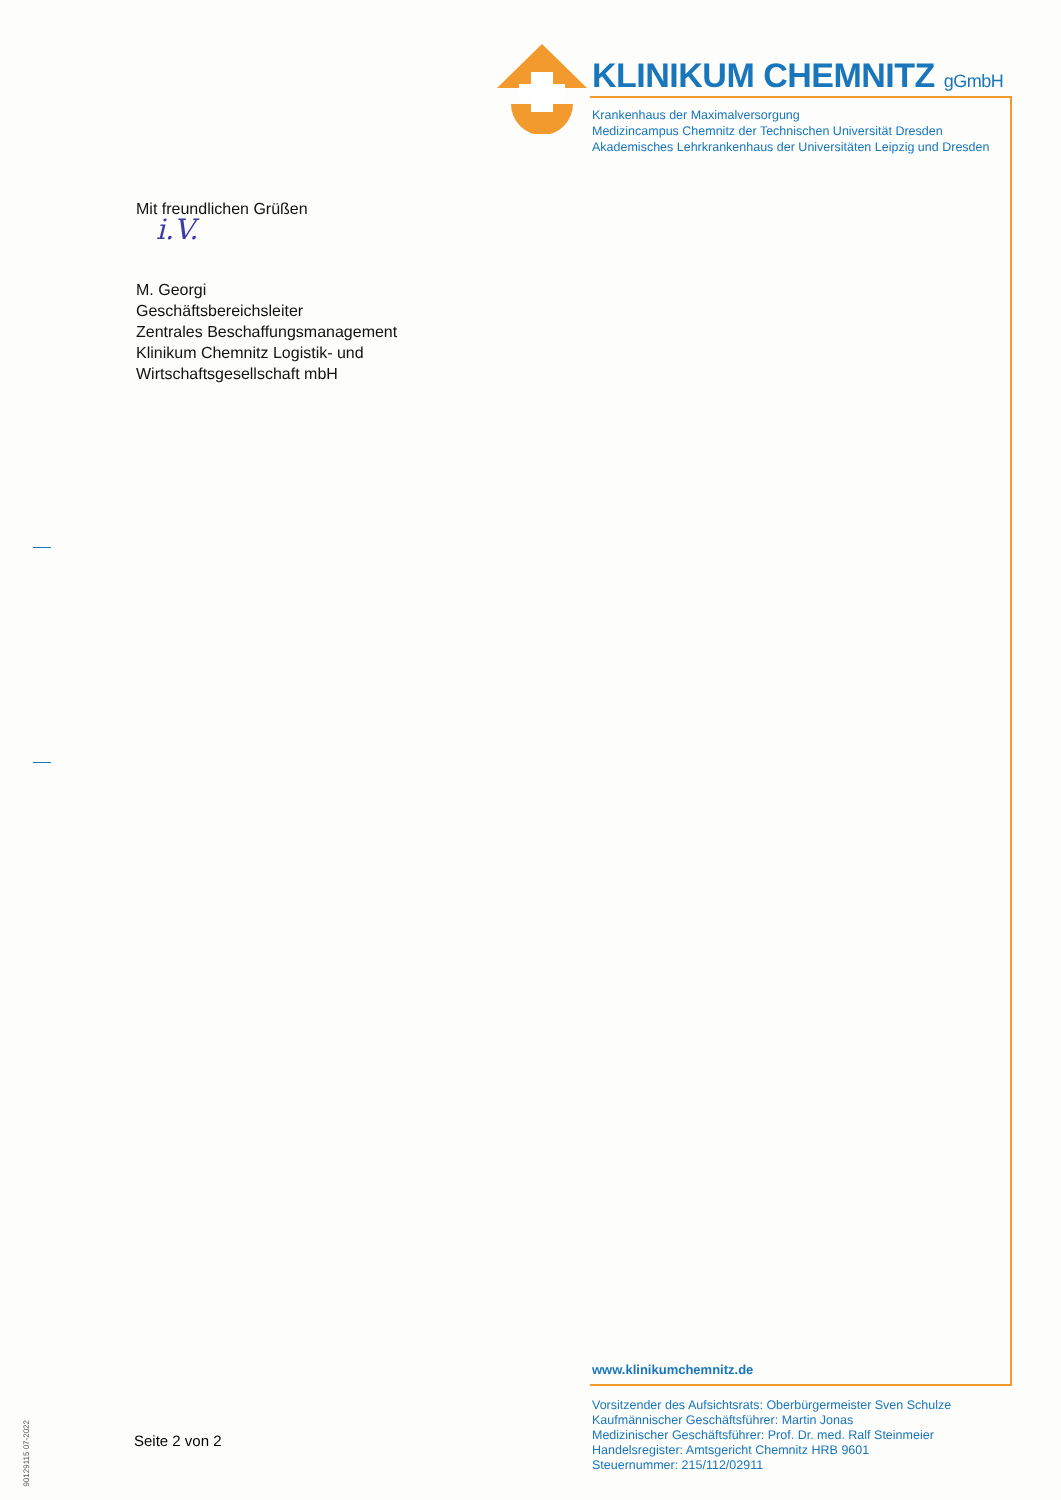KLINIKUM CHEMNITZ gGmbH
Krankenhaus der Maximalversorgung
Medizincampus Chemnitz der Technischen Universität Dresden
Akademisches Lehrkrankenhaus der Universitäten Leipzig und Dresden
Mit freundlichen Grüßen
i.V.
M. Georgi
Geschäftsbereichsleiter
Zentrales Beschaffungsmanagement
Klinikum Chemnitz Logistik- und
Wirtschaftsgesellschaft mbH
www.klinikumchemnitz.de
Vorsitzender des Aufsichtsrats: Oberbürgermeister Sven Schulze
Kaufmännischer Geschäftsführer: Martin Jonas
Medizinischer Geschäftsführer: Prof. Dr. med. Ralf Steinmeier
Handelsregister: Amtsgericht Chemnitz HRB 9601
Steuernummer: 215/112/02911
Seite 2 von 2
90129115 07-2022